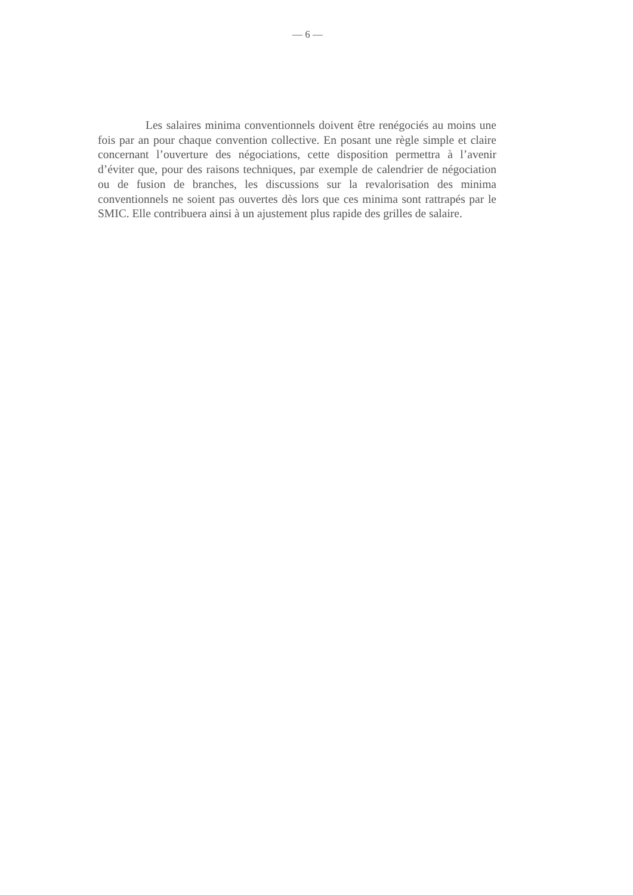— 6 —
Les salaires minima conventionnels doivent être renégociés au moins une fois par an pour chaque convention collective. En posant une règle simple et claire concernant l’ouverture des négociations, cette disposition permettra à l’avenir d’éviter que, pour des raisons techniques, par exemple de calendrier de négociation ou de fusion de branches, les discussions sur la revalorisation des minima conventionnels ne soient pas ouvertes dès lors que ces minima sont rattrapés par le SMIC. Elle contribuera ainsi à un ajustement plus rapide des grilles de salaire.